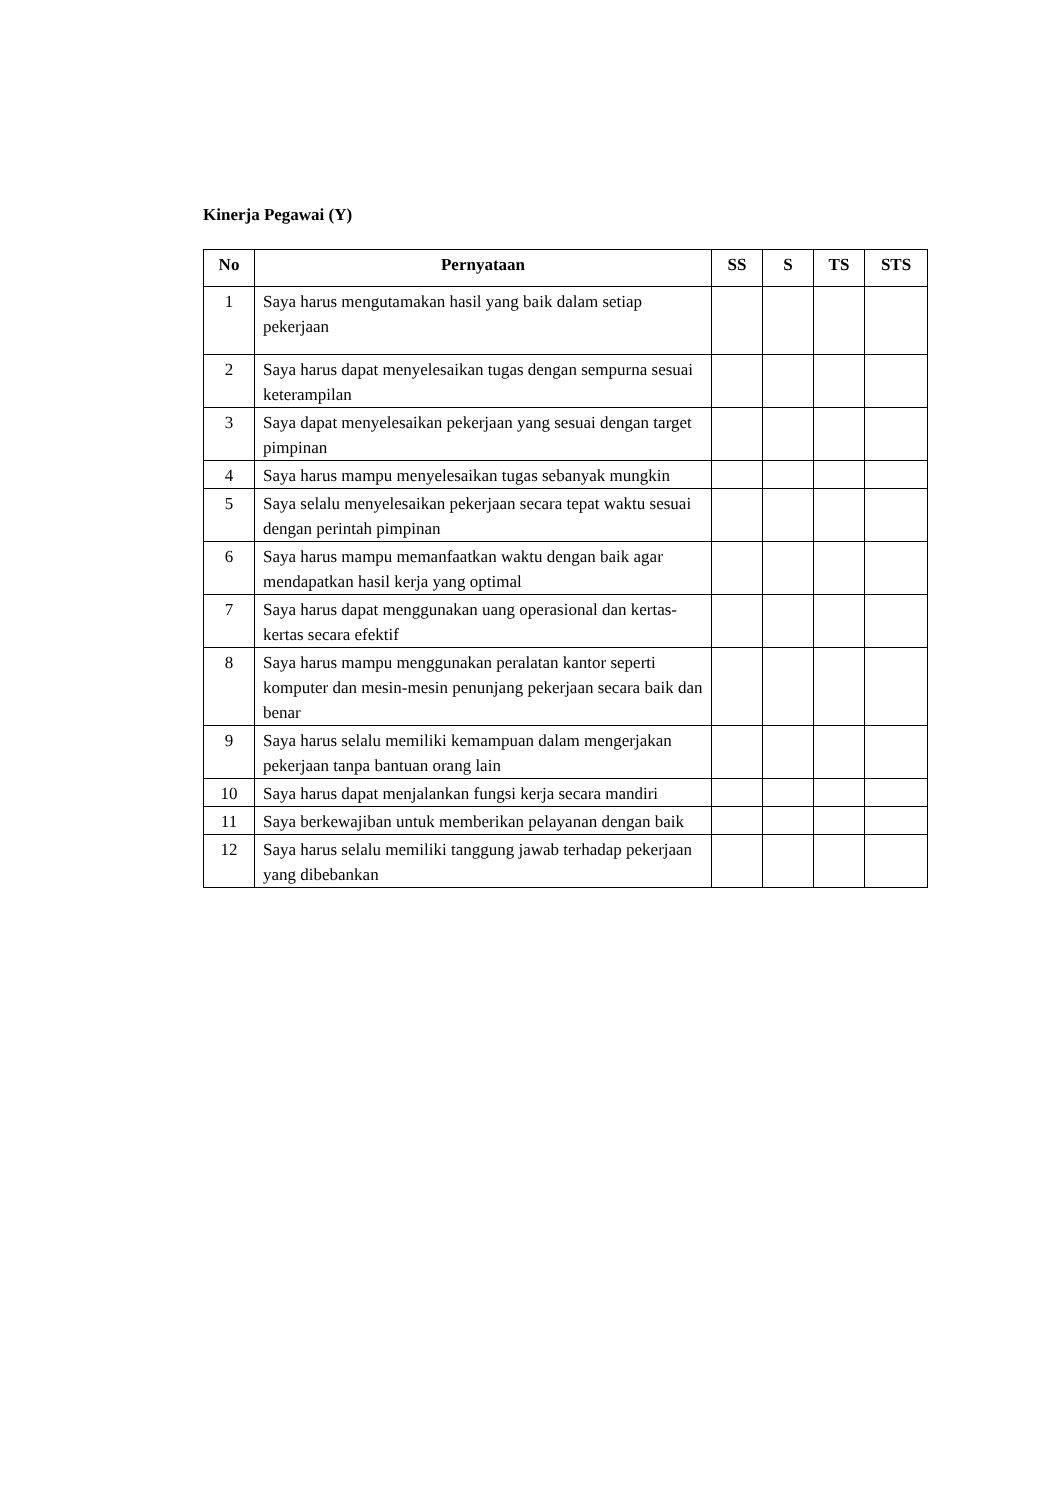Kinerja Pegawai (Y)
| No | Pernyataan | SS | S | TS | STS |
| --- | --- | --- | --- | --- | --- |
| 1 | Saya harus mengutamakan hasil yang baik dalam setiap pekerjaan | | | | |
| 2 | Saya harus dapat menyelesaikan tugas dengan sempurna sesuai keterampilan | | | | |
| 3 | Saya dapat menyelesaikan pekerjaan yang sesuai dengan target pimpinan | | | | |
| 4 | Saya harus mampu menyelesaikan tugas sebanyak mungkin | | | | |
| 5 | Saya selalu menyelesaikan pekerjaan secara tepat waktu sesuai dengan perintah pimpinan | | | | |
| 6 | Saya harus mampu memanfaatkan waktu dengan baik agar mendapatkan hasil kerja yang optimal | | | | |
| 7 | Saya harus dapat menggunakan uang operasional dan kertas-kertas secara efektif | | | | |
| 8 | Saya harus mampu menggunakan peralatan kantor seperti komputer dan mesin-mesin penunjang pekerjaan secara baik dan benar | | | | |
| 9 | Saya harus selalu memiliki kemampuan dalam mengerjakan pekerjaan tanpa bantuan orang lain | | | | |
| 10 | Saya harus dapat menjalankan fungsi kerja secara mandiri | | | | |
| 11 | Saya berkewajiban untuk memberikan pelayanan dengan baik | | | | |
| 12 | Saya harus selalu memiliki tanggung jawab terhadap pekerjaan yang dibebankan | | | | |